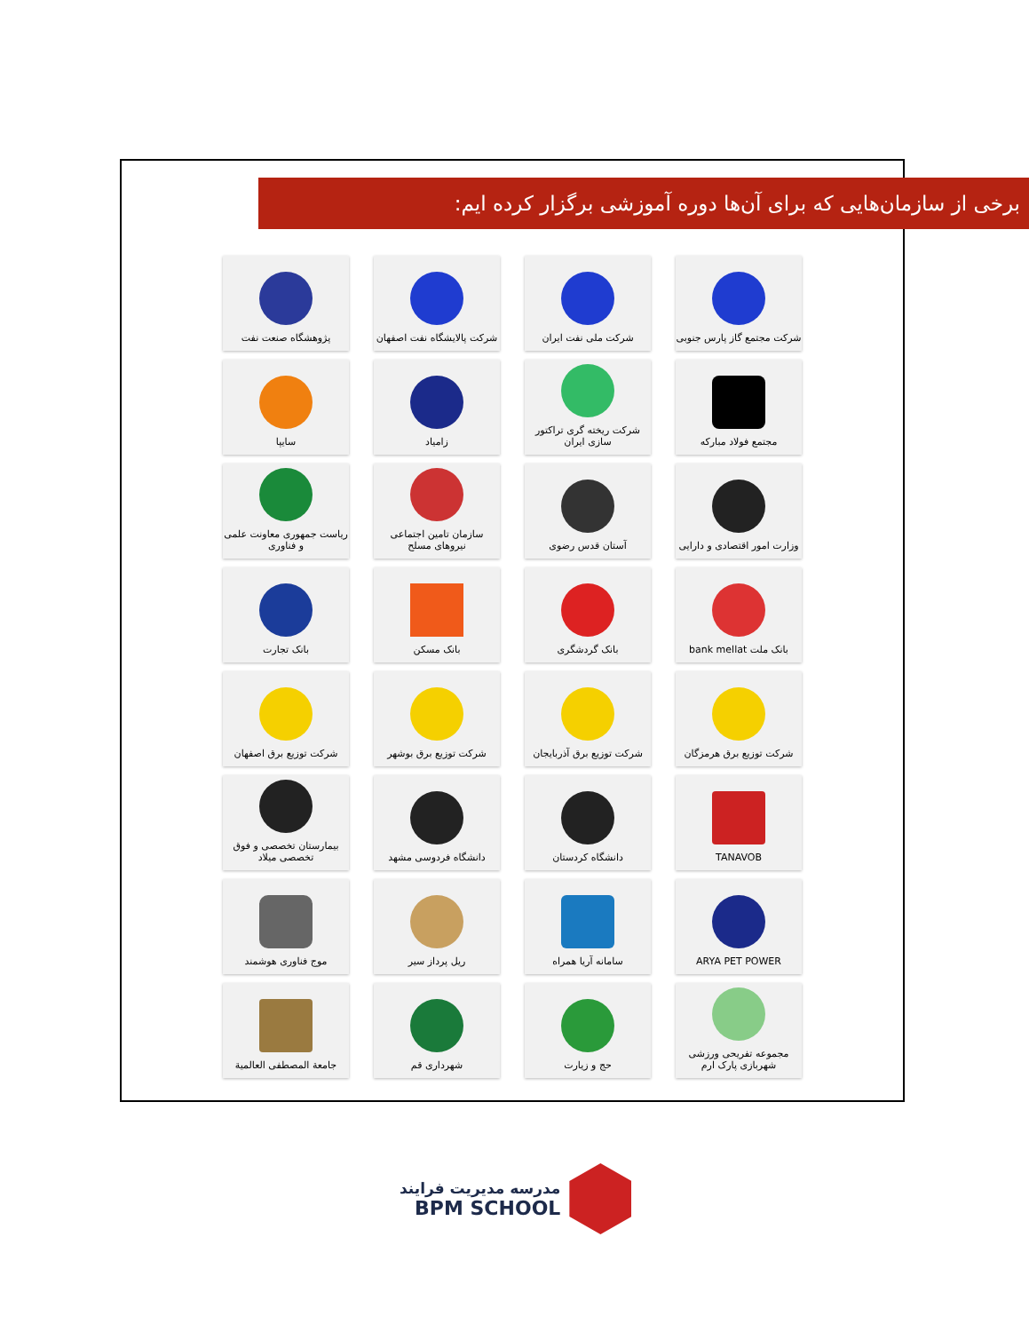برخی از سازمان‌هایی که برای آن‌ها دوره آموزشی برگزار کرده ایم:
شرکت مجتمع گاز پارس جنوبی
شرکت ملی نفت ایران
شرکت پالایشگاه نفت اصفهان
پژوهشگاه صنعت نفت
مجتمع فولاد مبارکه
شرکت ریخته گری تراکتور سازی ایران
زامیاد
سایپا
وزارت امور اقتصادی و دارایی
آستان قدس رضوی
سازمان تامین اجتماعی نیروهای مسلح
ریاست جمهوری معاونت علمی و فناوری
بانک ملت bank mellat
بانک گردشگری
بانک مسکن
بانک تجارت
شرکت توزیع برق هرمزگان
شرکت توزیع برق آذربایجان
شرکت توزیع برق بوشهر
شرکت توزیع برق اصفهان
TANAVOB
دانشگاه کردستان
دانشگاه فردوسی مشهد
بیمارستان تخصصی و فوق تخصصی میلاد
ARYA PET POWER
سامانه آریا همراه
ریل پرداز سیر
موج فناوری هوشمند
مجموعه تفریحی ورزشی شهربازی پارک ارم
حج و زیارت
شهرداری قم
جامعة المصطفى العالمية
مدرسه مدیریت فرایند
BPM SCHOOL